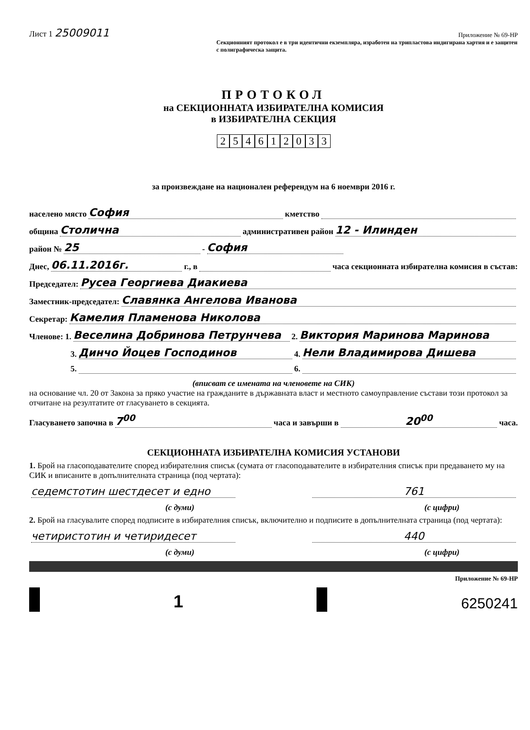Лист 1 25009011
Приложение № 69-НР
Секционният протокол е в три идентични екземпляра, изработен на трипластова индигирана хартия и е защитен с полиграфическа защита.
ПРОТОКОЛ
на СЕКЦИОННАТА ИЗБИРАТЕЛНА КОМИСИЯ
в ИЗБИРАТЕЛНА СЕКЦИЯ
254612033
за произвеждане на национален референдум на 6 ноември 2016 г.
населено място София кметство
община Столична административен район 12 - Илинден
район № 25 - София
Днес, 06.11.2016г. г., в часа секционната избирателна комисия в състав:
Председател: Русеа Георгиева Диакиева
Заместник-председател: Славянка Ангелова Иванова
Секретар: Камелия Пламенова Николова
Членове: 1. Веселина Добринова Петрунчева 2. Виктория Маринова Маринова
3. Динчо Йоцев Господинов 4. Нели Владимирова Дишева
5. 6.
(вписват се имената на членовете на СИК)
на основание чл. 20 от Закона за пряко участие на гражданите в държавната власт и местното самоуправление състави този протокол за отчитане на резултатите от гласуването в секцията.
Гласуването започна в 7<sup>00</sup> часа и завърши в 20<sup>00</sup> часа.
СЕКЦИОННАТА ИЗБИРАТЕЛНА КОМИСИЯ УСТАНОВИ
1. Брой на гласоподавателите според избирателния списък (сумата от гласоподавателите в избирателния списък при предаването му на СИК и вписаните в допълнителната страница (под чертата):
седемстотин шестдесет и едно 761
(с думи) (с цифри)
2. Брой на гласувалите според подписите в избирателния списък, включително и подписите в допълнителната страница (под чертата):
четиристотин и четиридесет 440
(с думи) (с цифри)
Приложение № 69-НР
1 6250241